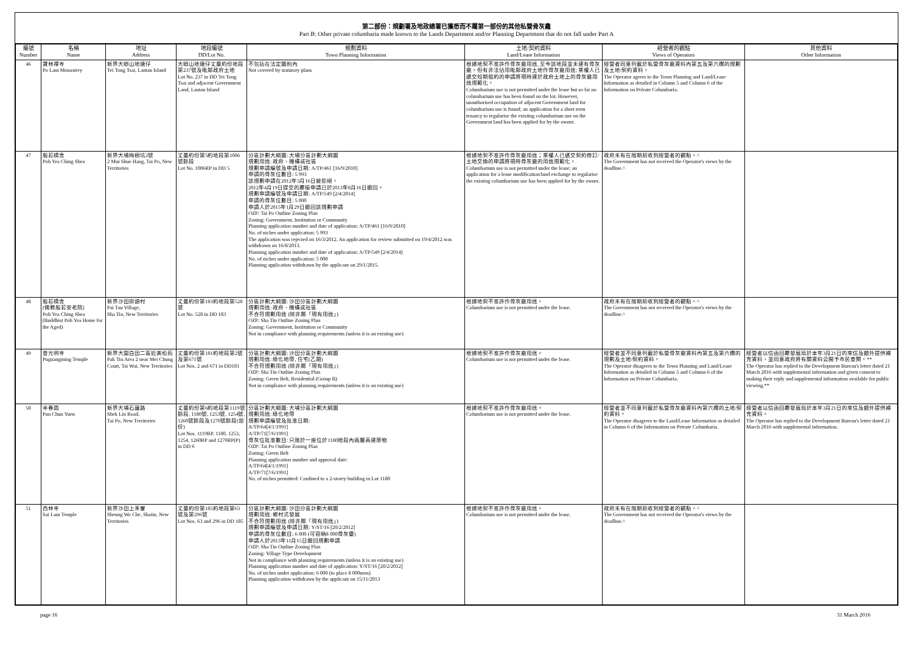第二部份：規劃署及地政總署已獲悉而不屬第一部份的其他私營骨灰龕
Part B: Other private columbaria made known to the Lands Department and/or Planning Department that do not fall under Part A
| 編號 Number | 名稱 Name | 地址 Address | 地段編號 DD/Lot No. | 規劃資料 Town Planning Information | 土地/契約資料 Land/Lease Information | 經營者的觀點 Views of Operators | 其他資料 Other Information |
| --- | --- | --- | --- | --- | --- | --- | --- |
| 46 | 寶林禪寺 Po Lam Monastery | 新界大嶼山地塘仔 Tei Tong Tsai, Lantau Island | 大嶼山地塘仔丈量約份地段第237號及毗鄰政府土地 Lot No. 237 in DD Tei Tong Tsai and adjacent Government Land, Lantau Island | 不包括在法定圖則內 Not covered by statutory plans | 根據地契不准許作骨灰龕用途, 至今該地段並未建有骨灰龕。但有非法佔用毗鄰政府土地作骨灰龕用途; 業權人已遞交短期租約的申請將現時建於政府土地上的骨灰龕用途規範化。 Columbarium use is not permitted under the lease but so far no columbarium use has been found on the lot. However, unauthorised occupation of adjacent Government land for columbarium use is found; an application for a short term tenancy to regularise the existing columbarium use on the Government land has been applied for by the owner. | 經營者同意列載於私營骨灰龕資料內第五及第六欄的規劃及土地/契約資料。 The Operator agrees to the Town Planning and Land/Lease Information as detailed in Column 5 and Column 6 of the Information on Private Columbaria. | |
| 47 | 般若精舍 Poh Yea Ching Shea | 新界大埔梅樹坑2號 2 Mui Shue Hang, Tai Po, New Territories | 丈量約份第5約地段第1006號餘段 Lot No. 1006RP in DD 5 | 分區計劃大綱圖: 大埔分區計劃大綱圖 規劃用途: 政府、機構或社區 規劃申請編號及申請日期: A/TP/461 [16/9/2010] 申請的骨灰位數目: 5 993 該規劃申請在2012年3月16日被拒絕。 2012年4月19日提交的覆檢申請已於2013年8月16日撤回。 規劃申請編號及申請日期: A/TP/549 [2/4/2014] 申請的骨灰位數目: 5 000 申請人於2015年1月29日撤回該規劃申請 OZP: Tai Po Outline Zoning Plan Zoning: Government, Institution or Community Planning application number and date of application: A/TP/461 [16/9/2010] No. of niches under application: 5 993 The application was rejected on 16/3/2012. An application for review submitted on 19/4/2012 was withdrawn on 16/8/2013. Planning application number and date of application: A/TP/549 [2/4/2014] No. of niches under application: 5 000 Planning application withdrawn by the applicant on 29/1/2015. | 根據地契不准許作骨灰龕用途；業權人已遞交契約修訂/土地交換的申請將現時骨灰龕的用途規範化。 Columbarium use is not permitted under the lease; an application for a lease modification/land exchange to regularise the existing columbarium use has been applied for by the owner. | 政府未有在限期前收到經營者的觀點。^ The Government has not received the Operator's views by the deadline.^ | |
| 48 | 般若精舍 (佛教般若安老院) Poh Yea Ching Shea (Buddhist Poh Yea Home for the Aged) | 新界沙田排頭村 Pai Tau Village, Sha Tin, New Territories | 丈量約份第183約地段第528號 Lot No. 528 in DD 183 | 分區計劃大綱圖: 沙田分區計劃大綱圖 規劃用途: 政府、機構或社區 不合符規劃用途 (除非屬「現有用途」) OZP: Sha Tin Outline Zoning Plan Zoning: Government, Institution or Community Not in compliance with planning requirements (unless it is an existing use) | 根據地契不准許作骨灰龕用途。 Columbarium use is not permitted under the lease. | 政府未有在限期前收到經營者的觀點。^ The Government has not received the Operator's views by the deadline.^ | |
| 49 | 普光明寺 Puguangming Temple | 新界大圍白田二區近美松苑 Pak Tin Area 2 near Mei Chung Court, Tai Wai, New Territories | 丈量約份第181約地段第2號及第671號 Lot Nos. 2 and 671 in DD181 | 分區計劃大綱圖: 沙田分區計劃大綱圖 規劃用途: 綠化地帶, 住宅(乙類) 不合符規劃用途 (除非屬「現有用途」) OZP: Sha Tin Outline Zoning Plan Zoning: Green Belt, Residential (Group B) Not in compliance with planning requirements (unless it is an existing use) | 根據地契不准許作骨灰龕用途。 Columbarium use is not permitted under the lease. | 經營者並不同意列載於私營骨灰龕資料內第五及第六欄的規劃及土地/契約資料。 The Operator disagrees to the Town Planning and Land/Lease Information as detailed in Column 5 and Column 6 of the Information on Private Columbaria. | 經營者以信函回覆發展局於本年3月21日的來信及額外提供補充資料，並同意政府將有關資料公開予市民查閱。** The Operator has replied to the Development Bureau's letter dated 21 March 2016 with supplemental information and given consent to making their reply and supplemental information available for public viewing.** |
| 50 | 半春園 Pun Chun Yuen | 新界大埔石蓮路 Shek Lin Road, Tai Po, New Territories | 丈量約份第6約地段第1119號餘段, 1180號, 1253號, 1254號, 1260號餘段及1270號餘段(部份) Lot Nos. 1119RP, 1180, 1253, 1254, 1260RP and 1270RP(P) in DD 6 | 分區計劃大綱圖: 大埔分區計劃大綱圖 規劃用途: 綠化地帶 規劃申請編號及批准日期: A/TP/64[4/1/1991] A/TP/71[7/6/1991] 骨灰位批准數目: 只限於一座位於1180地段內兩層高建築物 OZP: Tai Po Outline Zoning Plan Zoning: Green Belt Planning application number and approval date: A/TP/64[4/1/1991] A/TP/71[7/6/1991] No. of niches permitted: Confined to a 2-storey building in Lot 1180 | 根據地契不准許作骨灰龕用途。 Columbarium use is not permitted under the lease. | 經營者並不同意列載於私營骨灰龕資料內第六欄的土地/契約資料。 The Operator disagrees to the Land/Lease Information as detailed in Column 6 of the Information on Private Columbaria. | 經營者以信函回覆發展局於本年3月21日的來信及額外提供補充資料。 The Operator has replied to the Development Bureau's letter dated 21 March 2016 with supplemental information. |
| 51 | 西林寺 Sai Lam Temple | 新界沙田上禾輋 Sheung Wo Che, Shatin, New Territories | 丈量約份第185約地段第63號及第296號 Lot Nos. 63 and 296 in DD 185 | 分區計劃大綱圖: 沙田分區計劃大綱圖 規劃用途: 鄉村式發展 不合符規劃用途 (除非屬「現有用途」) 規劃申請編號及申請日期: Y/ST/16 [20/2/2012] 申請的骨灰位數目: 6 000 (可容納8 000骨灰甕) 申請人於2013年11月15日撤回規劃申請 OZP: Sha Tin Outline Zoning Plan Zoning: Village Type Development Not in compliance with planning requirements (unless it is an existing use) Planning application number and date of application: Y/ST/16 [20/2/2012] No. of niches under application: 6 000 (to place 8 000urns) Planning application withdrawn by the applicant on 15/11/2013 | 根據地契不准許作骨灰龕用途。 Columbarium use is not permitted under the lease. | 政府未有在限期前收到經營者的觀點。^ The Government has not received the Operator's views by the deadline.^ | |
page 16 31 March 2016